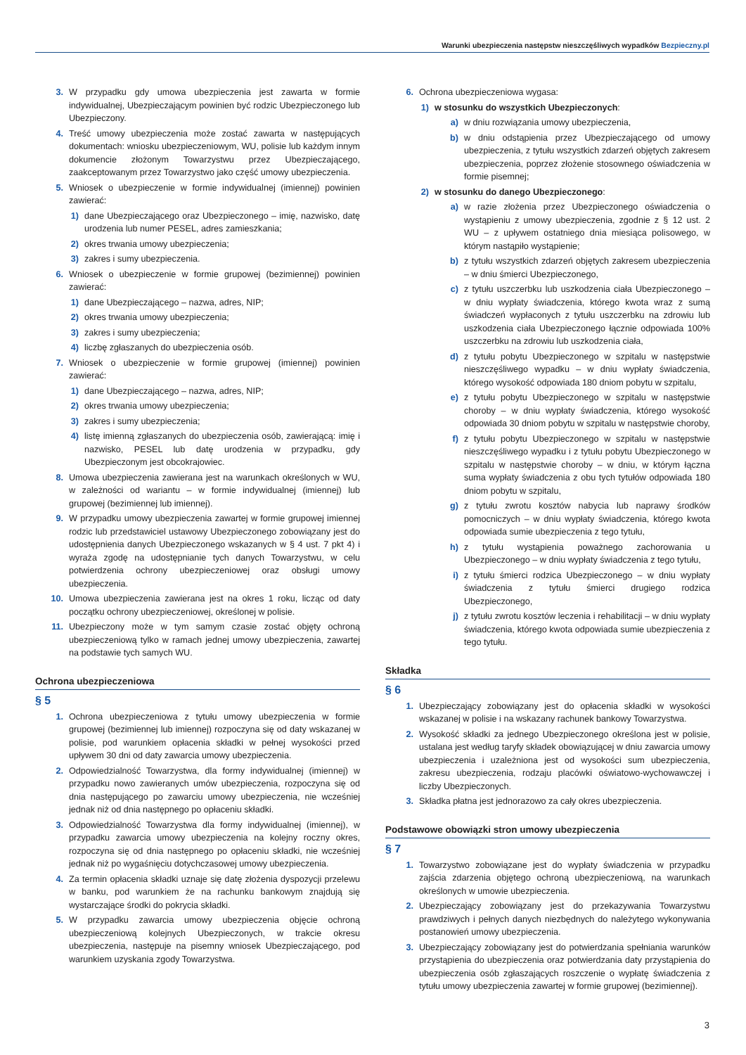Warunki ubezpieczenia następstw nieszczęśliwych wypadków Bezpieczny.pl
3. W przypadku gdy umowa ubezpieczenia jest zawarta w formie indywidualnej, Ubezpieczającym powinien być rodzic Ubezpieczonego lub Ubezpieczony.
4. Treść umowy ubezpieczenia może zostać zawarta w następujących dokumentach: wniosku ubezpieczeniowym, WU, polisie lub każdym innym dokumencie złożonym Towarzystwu przez Ubezpieczającego, zaakceptowanym przez Towarzystwo jako część umowy ubezpieczenia.
5. Wniosek o ubezpieczenie w formie indywidualnej (imiennej) powinien zawierać:
1) dane Ubezpieczającego oraz Ubezpieczonego – imię, nazwisko, datę urodzenia lub numer PESEL, adres zamieszkania;
2) okres trwania umowy ubezpieczenia;
3) zakres i sumy ubezpieczenia.
6. Wniosek o ubezpieczenie w formie grupowej (bezimiennej) powinien zawierać:
1) dane Ubezpieczającego – nazwa, adres, NIP;
2) okres trwania umowy ubezpieczenia;
3) zakres i sumy ubezpieczenia;
4) liczbę zgłaszanych do ubezpieczenia osób.
7. Wniosek o ubezpieczenie w formie grupowej (imiennej) powinien zawierać:
1) dane Ubezpieczającego – nazwa, adres, NIP;
2) okres trwania umowy ubezpieczenia;
3) zakres i sumy ubezpieczenia;
4) listę imienną zgłaszanych do ubezpieczenia osób, zawierającą: imię i nazwisko, PESEL lub datę urodzenia w przypadku, gdy Ubezpieczonym jest obcokrajowiec.
8. Umowa ubezpieczenia zawierana jest na warunkach określonych w WU, w zależności od wariantu – w formie indywidualnej (imiennej) lub grupowej (bezimiennej lub imiennej).
9. W przypadku umowy ubezpieczenia zawartej w formie grupowej imiennej rodzic lub przedstawiciel ustawowy Ubezpieczonego zobowiązany jest do udostępnienia danych Ubezpieczonego wskazanych w § 4 ust. 7 pkt 4) i wyraża zgodę na udostępnianie tych danych Towarzystwu, w celu potwierdzenia ochrony ubezpieczeniowej oraz obsługi umowy ubezpieczenia.
10. Umowa ubezpieczenia zawierana jest na okres 1 roku, licząc od daty początku ochrony ubezpieczeniowej, określonej w polisie.
11. Ubezpieczony może w tym samym czasie zostać objęty ochroną ubezpieczeniową tylko w ramach jednej umowy ubezpieczenia, zawartej na podstawie tych samych WU.
Ochrona ubezpieczeniowa
§ 5
1. Ochrona ubezpieczeniowa z tytułu umowy ubezpieczenia w formie grupowej (bezimiennej lub imiennej) rozpoczyna się od daty wskazanej w polisie, pod warunkiem opłacenia składki w pełnej wysokości przed upływem 30 dni od daty zawarcia umowy ubezpieczenia.
2. Odpowiedzialność Towarzystwa, dla formy indywidualnej (imiennej) w przypadku nowo zawieranych umów ubezpieczenia, rozpoczyna się od dnia następującego po zawarciu umowy ubezpieczenia, nie wcześniej jednak niż od dnia następnego po opłaceniu składki.
3. Odpowiedzialność Towarzystwa dla formy indywidualnej (imiennej), w przypadku zawarcia umowy ubezpieczenia na kolejny roczny okres, rozpoczyna się od dnia następnego po opłaceniu składki, nie wcześniej jednak niż po wygaśnięciu dotychczasowej umowy ubezpieczenia.
4. Za termin opłacenia składki uznaje się datę złożenia dyspozycji przelewu w banku, pod warunkiem że na rachunku bankowym znajdują się wystarczające środki do pokrycia składki.
5. W przypadku zawarcia umowy ubezpieczenia objęcie ochroną ubezpieczeniową kolejnych Ubezpieczonych, w trakcie okresu ubezpieczenia, następuje na pisemny wniosek Ubezpieczającego, pod warunkiem uzyskania zgody Towarzystwa.
6. Ochrona ubezpieczeniowa wygasa:
1) w stosunku do wszystkich Ubezpieczonych:
a) w dniu rozwiązania umowy ubezpieczenia,
b) w dniu odstąpienia przez Ubezpieczającego od umowy ubezpieczenia, z tytułu wszystkich zdarzeń objętych zakresem ubezpieczenia, poprzez złożenie stosownego oświadczenia w formie pisemnej;
2) w stosunku do danego Ubezpieczonego:
a) w razie złożenia przez Ubezpieczonego oświadczenia o wystąpieniu z umowy ubezpieczenia, zgodnie z § 12 ust. 2 WU – z upływem ostatniego dnia miesiąca polisowego, w którym nastąpiło wystąpienie;
b) z tytułu wszystkich zdarzeń objętych zakresem ubezpieczenia – w dniu śmierci Ubezpieczonego,
c) z tytułu uszczerbku lub uszkodzenia ciała Ubezpieczonego – w dniu wypłaty świadczenia, którego kwota wraz z sumą świadczeń wypłaconych z tytułu uszczerbku na zdrowiu lub uszkodzenia ciała Ubezpieczonego łącznie odpowiada 100% uszczerbku na zdrowiu lub uszkodzenia ciała,
d) z tytułu pobytu Ubezpieczonego w szpitalu w następstwie nieszczęśliwego wypadku – w dniu wypłaty świadczenia, którego wysokość odpowiada 180 dniom pobytu w szpitalu,
e) z tytułu pobytu Ubezpieczonego w szpitalu w następstwie choroby – w dniu wypłaty świadczenia, którego wysokość odpowiada 30 dniom pobytu w szpitalu w następstwie choroby,
f) z tytułu pobytu Ubezpieczonego w szpitalu w następstwie nieszczęśliwego wypadku i z tytułu pobytu Ubezpieczonego w szpitalu w następstwie choroby – w dniu, w którym łączna suma wypłaty świadczenia z obu tych tytułów odpowiada 180 dniom pobytu w szpitalu,
g) z tytułu zwrotu kosztów nabycia lub naprawy środków pomocniczych – w dniu wypłaty świadczenia, którego kwota odpowiada sumie ubezpieczenia z tego tytułu,
h) z tytułu wystąpienia poważnego zachorowania u Ubezpieczonego – w dniu wypłaty świadczenia z tego tytułu,
i) z tytułu śmierci rodzica Ubezpieczonego – w dniu wypłaty świadczenia z tytułu śmierci drugiego rodzica Ubezpieczonego,
j) z tytułu zwrotu kosztów leczenia i rehabilitacji – w dniu wypłaty świadczenia, którego kwota odpowiada sumie ubezpieczenia z tego tytułu.
Składka
§ 6
1. Ubezpieczający zobowiązany jest do opłacenia składki w wysokości wskazanej w polisie i na wskazany rachunek bankowy Towarzystwa.
2. Wysokość składki za jednego Ubezpieczonego określona jest w polisie, ustalana jest według taryfy składek obowiązującej w dniu zawarcia umowy ubezpieczenia i uzależniona jest od wysokości sum ubezpieczenia, zakresu ubezpieczenia, rodzaju placówki oświatowo-wychowawczej i liczby Ubezpieczonych.
3. Składka płatna jest jednorazowo za cały okres ubezpieczenia.
Podstawowe obowiązki stron umowy ubezpieczenia
§ 7
1. Towarzystwo zobowiązane jest do wypłaty świadczenia w przypadku zajścia zdarzenia objętego ochroną ubezpieczeniową, na warunkach określonych w umowie ubezpieczenia.
2. Ubezpieczający zobowiązany jest do przekazywania Towarzystwu prawdziwych i pełnych danych niezbędnych do należytego wykonywania postanowień umowy ubezpieczenia.
3. Ubezpieczający zobowiązany jest do potwierdzania spełniania warunków przystąpienia do ubezpieczenia oraz potwierdzania daty przystąpienia do ubezpieczenia osób zgłaszających roszczenie o wypłatę świadczenia z tytułu umowy ubezpieczenia zawartej w formie grupowej (bezimiennej).
3